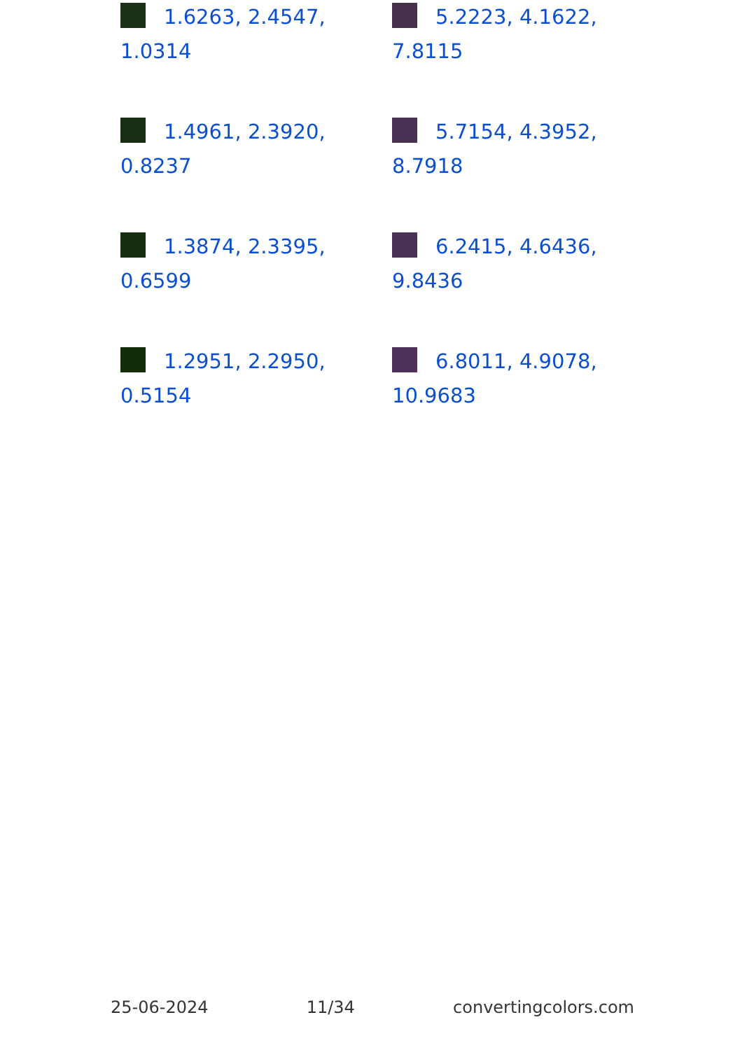1.6263, 2.4547, 1.0314
5.2223, 4.1622, 7.8115
1.4961, 2.3920, 0.8237
5.7154, 4.3952, 8.7918
1.3874, 2.3395, 0.6599
6.2415, 4.6436, 9.8436
1.2951, 2.2950, 0.5154
6.8011, 4.9078, 10.9683
25-06-2024 11/34 convertingcolors.com